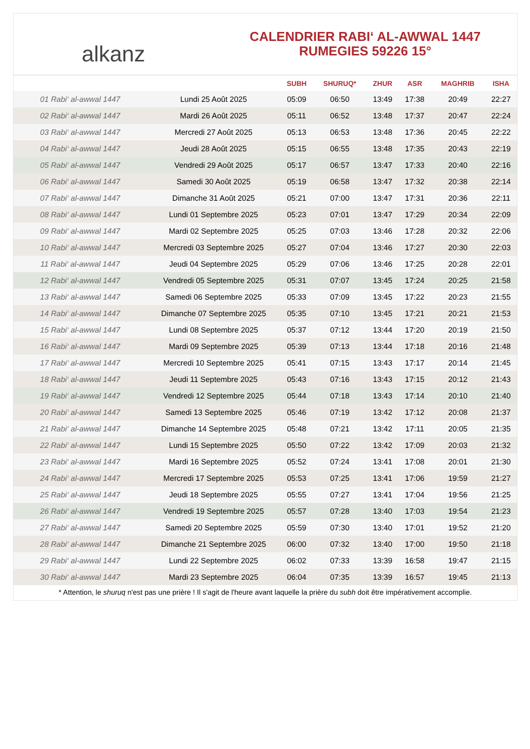alkanz
CALENDRIER RABI‘ AL-AWWAL 1447
RUMEGIES 59226 15°
| | | SUBH | SHURUQ* | ZHUR | ASR | MAGHRIB | ISHA |
| --- | --- | --- | --- | --- | --- | --- | --- |
| 01 Rabi‘ al-awwal 1447 | Lundi 25 Août 2025 | 05:09 | 06:50 | 13:49 | 17:38 | 20:49 | 22:27 |
| 02 Rabi‘ al-awwal 1447 | Mardi 26 Août 2025 | 05:11 | 06:52 | 13:48 | 17:37 | 20:47 | 22:24 |
| 03 Rabi‘ al-awwal 1447 | Mercredi 27 Août 2025 | 05:13 | 06:53 | 13:48 | 17:36 | 20:45 | 22:22 |
| 04 Rabi‘ al-awwal 1447 | Jeudi 28 Août 2025 | 05:15 | 06:55 | 13:48 | 17:35 | 20:43 | 22:19 |
| 05 Rabi‘ al-awwal 1447 | Vendredi 29 Août 2025 | 05:17 | 06:57 | 13:47 | 17:33 | 20:40 | 22:16 |
| 06 Rabi‘ al-awwal 1447 | Samedi 30 Août 2025 | 05:19 | 06:58 | 13:47 | 17:32 | 20:38 | 22:14 |
| 07 Rabi‘ al-awwal 1447 | Dimanche 31 Août 2025 | 05:21 | 07:00 | 13:47 | 17:31 | 20:36 | 22:11 |
| 08 Rabi‘ al-awwal 1447 | Lundi 01 Septembre 2025 | 05:23 | 07:01 | 13:47 | 17:29 | 20:34 | 22:09 |
| 09 Rabi‘ al-awwal 1447 | Mardi 02 Septembre 2025 | 05:25 | 07:03 | 13:46 | 17:28 | 20:32 | 22:06 |
| 10 Rabi‘ al-awwal 1447 | Mercredi 03 Septembre 2025 | 05:27 | 07:04 | 13:46 | 17:27 | 20:30 | 22:03 |
| 11 Rabi‘ al-awwal 1447 | Jeudi 04 Septembre 2025 | 05:29 | 07:06 | 13:46 | 17:25 | 20:28 | 22:01 |
| 12 Rabi‘ al-awwal 1447 | Vendredi 05 Septembre 2025 | 05:31 | 07:07 | 13:45 | 17:24 | 20:25 | 21:58 |
| 13 Rabi‘ al-awwal 1447 | Samedi 06 Septembre 2025 | 05:33 | 07:09 | 13:45 | 17:22 | 20:23 | 21:55 |
| 14 Rabi‘ al-awwal 1447 | Dimanche 07 Septembre 2025 | 05:35 | 07:10 | 13:45 | 17:21 | 20:21 | 21:53 |
| 15 Rabi‘ al-awwal 1447 | Lundi 08 Septembre 2025 | 05:37 | 07:12 | 13:44 | 17:20 | 20:19 | 21:50 |
| 16 Rabi‘ al-awwal 1447 | Mardi 09 Septembre 2025 | 05:39 | 07:13 | 13:44 | 17:18 | 20:16 | 21:48 |
| 17 Rabi‘ al-awwal 1447 | Mercredi 10 Septembre 2025 | 05:41 | 07:15 | 13:43 | 17:17 | 20:14 | 21:45 |
| 18 Rabi‘ al-awwal 1447 | Jeudi 11 Septembre 2025 | 05:43 | 07:16 | 13:43 | 17:15 | 20:12 | 21:43 |
| 19 Rabi‘ al-awwal 1447 | Vendredi 12 Septembre 2025 | 05:44 | 07:18 | 13:43 | 17:14 | 20:10 | 21:40 |
| 20 Rabi‘ al-awwal 1447 | Samedi 13 Septembre 2025 | 05:46 | 07:19 | 13:42 | 17:12 | 20:08 | 21:37 |
| 21 Rabi‘ al-awwal 1447 | Dimanche 14 Septembre 2025 | 05:48 | 07:21 | 13:42 | 17:11 | 20:05 | 21:35 |
| 22 Rabi‘ al-awwal 1447 | Lundi 15 Septembre 2025 | 05:50 | 07:22 | 13:42 | 17:09 | 20:03 | 21:32 |
| 23 Rabi‘ al-awwal 1447 | Mardi 16 Septembre 2025 | 05:52 | 07:24 | 13:41 | 17:08 | 20:01 | 21:30 |
| 24 Rabi‘ al-awwal 1447 | Mercredi 17 Septembre 2025 | 05:53 | 07:25 | 13:41 | 17:06 | 19:59 | 21:27 |
| 25 Rabi‘ al-awwal 1447 | Jeudi 18 Septembre 2025 | 05:55 | 07:27 | 13:41 | 17:04 | 19:56 | 21:25 |
| 26 Rabi‘ al-awwal 1447 | Vendredi 19 Septembre 2025 | 05:57 | 07:28 | 13:40 | 17:03 | 19:54 | 21:23 |
| 27 Rabi‘ al-awwal 1447 | Samedi 20 Septembre 2025 | 05:59 | 07:30 | 13:40 | 17:01 | 19:52 | 21:20 |
| 28 Rabi‘ al-awwal 1447 | Dimanche 21 Septembre 2025 | 06:00 | 07:32 | 13:40 | 17:00 | 19:50 | 21:18 |
| 29 Rabi‘ al-awwal 1447 | Lundi 22 Septembre 2025 | 06:02 | 07:33 | 13:39 | 16:58 | 19:47 | 21:15 |
| 30 Rabi‘ al-awwal 1447 | Mardi 23 Septembre 2025 | 06:04 | 07:35 | 13:39 | 16:57 | 19:45 | 21:13 |
* Attention, le shuruq n'est pas une prière ! Il s'agit de l'heure avant laquelle la prière du subh doit être impérativement accomplie.